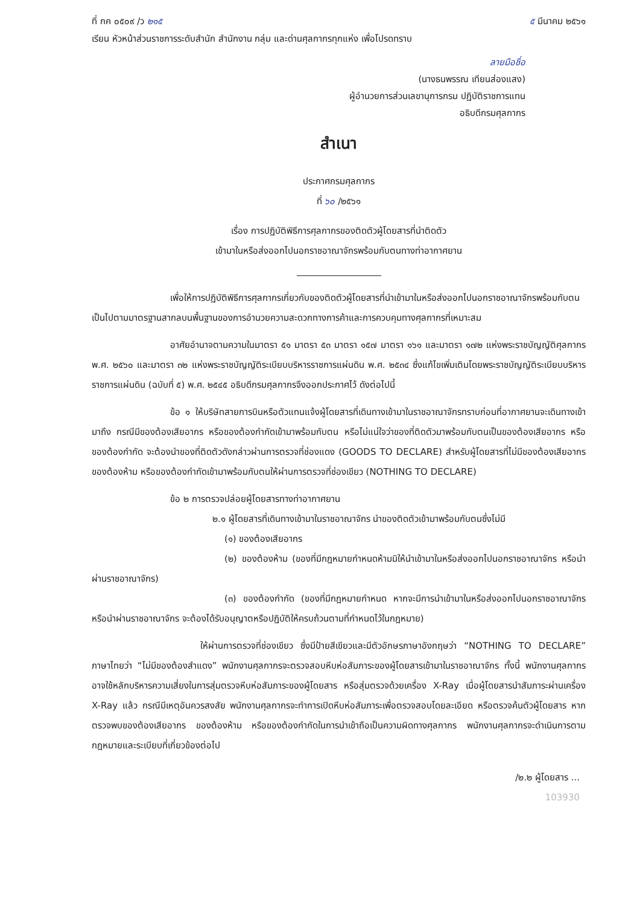ที่ กค ๐๕๐๙ /ว ๒๑๕ ๕ มีนาคม ๒๕๖๑
เรียน หัวหน้าส่วนราชการระดับสำนัก สำนักงาน กลุ่ม และด่านศุลกากรทุกแห่ง เพื่อโปรดทราบ
ลายมือชื่อ
(นางธนพรรณ เทียนส่องแสง)
ผู้อำนวยการส่วนเลขานุการกรม ปฏิบัติราชการแทน
อธิบดีกรมศุลกากร
สำเนา
ประกาศกรมศุลกากร
ที่ ๖๐ /๒๕๖๑
เรื่อง การปฏิบัติพิธีการศุลกากรของติดตัวผู้โดยสารที่นำติดตัว
เข้ามาในหรือส่งออกไปนอกราชอาณาจักรพร้อมกับตนทางท่าอากาศยาน
เพื่อให้การปฏิบัติพิธีการศุลกากรเกี่ยวกับของติดตัวผู้โดยสารที่นำเข้ามาในหรือส่งออกไปนอกราชอาณาจักรพร้อมกับตน เป็นไปตามมาตรฐานสากลบนพื้นฐานของการอำนวยความสะดวกทางการค้าและการควบคุมทางศุลกากรที่เหมาะสม
อาศัยอำนาจตามความในมาตรา ๕๑ มาตรา ๕๓ มาตรา ๑๕๗ มาตรา ๑๖๑ และมาตรา ๑๗๒ แห่งพระราชบัญญัติศุลกากร พ.ศ. ๒๕๖๐ และมาตรา ๓๒ แห่งพระราชบัญญัติระเบียบบริหารราชการแผ่นดิน พ.ศ. ๒๕๓๔ ซึ่งแก้ไขเพิ่มเติมโดยพระราชบัญญัติระเบียบบริหารราชการแผ่นดิน (ฉบับที่ ๕) พ.ศ. ๒๕๔๕ อธิบดีกรมศุลกากรจึงออกประกาศไว้ ดังต่อไปนี้
ข้อ ๑ ให้บริษัทสายการบินหรือตัวแทนแจ้งผู้โดยสารที่เดินทางเข้ามาในราชอาณาจักรทราบก่อนที่อากาศยานจะเดินทางเข้ามาถึง กรณีมีของต้องเสียอากร หรือของต้องกำกัดเข้ามาพร้อมกับตน หรือไม่แน่ใจว่าของที่ติดตัวมาพร้อมกับตนเป็นของต้องเสียอากร หรือของต้องกำกัด จะต้องนำของที่ติดตัวดังกล่าวผ่านการตรวจที่ช่องแดง (GOODS TO DECLARE) สำหรับผู้โดยสารที่ไม่มีของต้องเสียอากร ของต้องห้าม หรือของต้องกำกัดเข้ามาพร้อมกับตนให้ผ่านการตรวจที่ช่องเขียว (NOTHING TO DECLARE)
ข้อ ๒ การตรวจปล่อยผู้โดยสารทางท่าอากาศยาน
๒.๑ ผู้โดยสารที่เดินทางเข้ามาในราชอาณาจักร นำของติดตัวเข้ามาพร้อมกับตนซึ่งไม่มี
(๑) ของต้องเสียอากร
(๒) ของต้องห้าม (ของที่มีกฎหมายกำหนดห้ามมิให้นำเข้ามาในหรือส่งออกไปนอกราชอาณาจักร หรือนำผ่านราชอาณาจักร)
(๓) ของต้องกำกัด (ของที่มีกฎหมายกำหนด หากจะมีการนำเข้ามาในหรือส่งออกไปนอกราชอาณาจักร หรือนำผ่านราชอาณาจักร จะต้องได้รับอนุญาตหรือปฏิบัติให้ครบถ้วนตามที่กำหนดไว้ในกฎหมาย)
ให้ผ่านการตรวจที่ช่องเขียว ซึ่งมีป้ายสีเขียวและมีตัวอักษรภาษาอังกฤษว่า “NOTHING TO DECLARE” ภาษาไทยว่า “ไม่มีของต้องสำแดง” พนักงานศุลกากรจะตรวจสอบหีบห่อสัมภาระของผู้โดยสารเข้ามาในราชอาณาจักร ทั้งนี้ พนักงานศุลกากรอาจใช้หลักบริหารความเสี่ยงในการสุ่มตรวจหีบห่อสัมภาระของผู้โดยสาร หรือสุ่มตรวจด้วยเครื่อง X-Ray เมื่อผู้โดยสารนำสัมภาระผ่านเครื่อง X-Ray แล้ว กรณีมีเหตุอันควรสงสัย พนักงานศุลกากรจะทำการเปิดหีบห่อสัมภาระเพื่อตรวจสอบโดยละเอียด หรือตรวจค้นตัวผู้โดยสาร หากตรวจพบของต้องเสียอากร ของต้องห้าม หรือของต้องกำกัดในการนำเข้าถือเป็นความผิดทางศุลกากร พนักงานศุลกากรจะดำเนินการตามกฎหมายและระเบียบที่เกี่ยวข้องต่อไป
/๒.๒ ผู้โดยสาร ...
103930